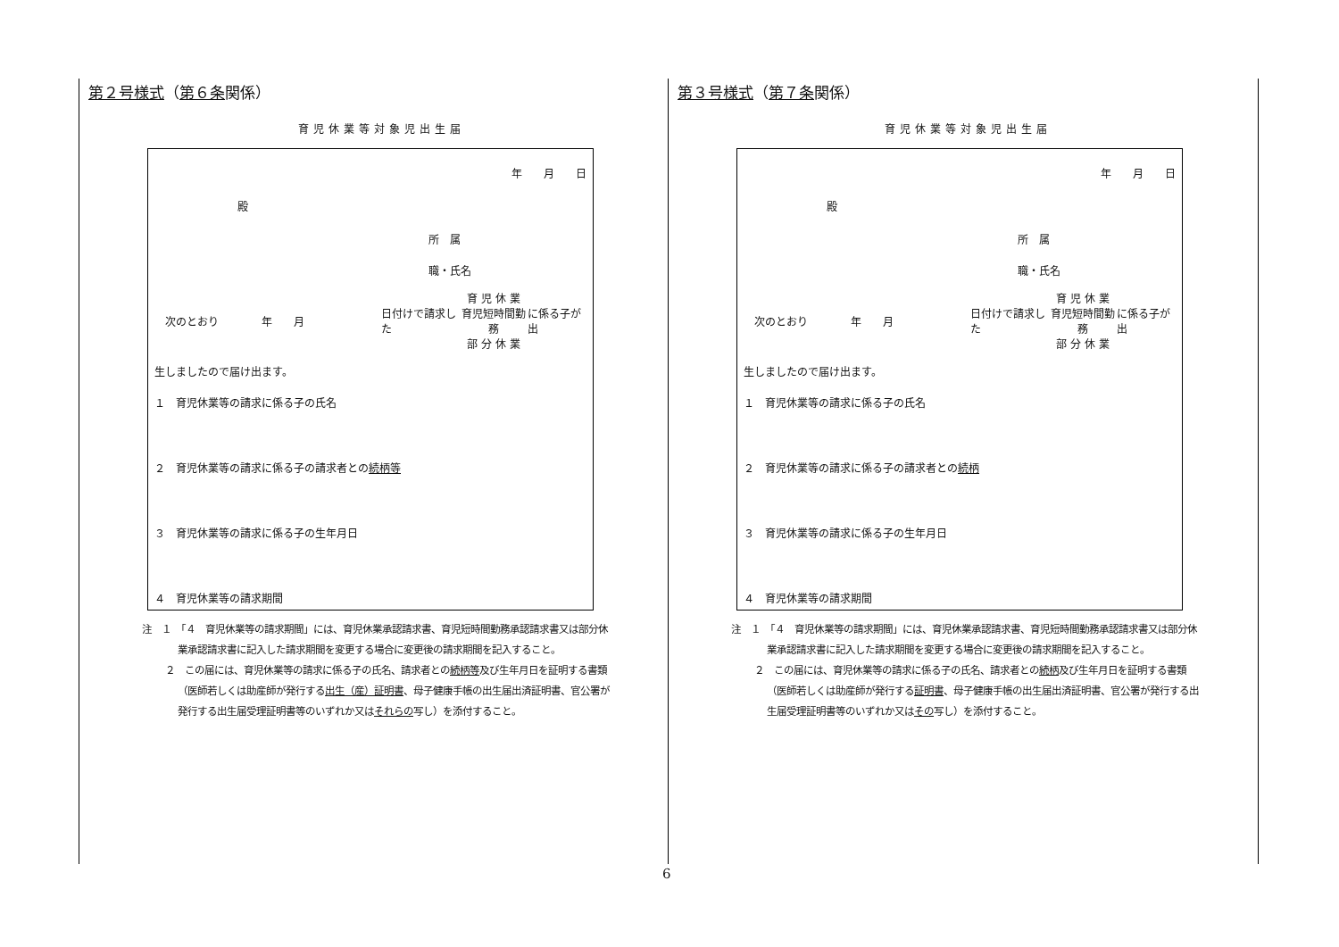第２号様式（第６条関係）
育児休業等対象児出生届
年 月 日
殿
所　属
職・氏名
次のとおり　　　　年　　月　　日付けで請求した 育 児 休 業
育児短時間勤務
部 分 休 業 に係る子が出
生しましたので届け出ます。
１　育児休業等の請求に係る子の氏名
２　育児休業等の請求に係る子の請求者との続柄等
３　育児休業等の請求に係る子の生年月日
４　育児休業等の請求期間
注　１　「４　育児休業等の請求期間」には、育児休業承認請求書、育児短時間勤務承認請求書又は部分休業承認請求書に記入した請求期間を変更する場合に変更後の請求期間を記入すること。
２　この届には、育児休業等の請求に係る子の氏名、請求者との続柄等及び生年月日を証明する書類（医師若しくは助産師が発行する出生（産）証明書、母子健康手帳の出生届出済証明書、官公署が発行する出生届受理証明書等のいずれか又はそれらの写し）を添付すること。
第３号様式（第７条関係）
育児休業等対象児出生届
年 月 日
殿
所　属
職・氏名
次のとおり　　　　年　　月　　日付けで請求した 育 児 休 業
育児短時間勤務
部 分 休 業 に係る子が出
生しましたので届け出ます。
１　育児休業等の請求に係る子の氏名
２　育児休業等の請求に係る子の請求者との続柄
３　育児休業等の請求に係る子の生年月日
４　育児休業等の請求期間
注　１　「４　育児休業等の請求期間」には、育児休業承認請求書、育児短時間勤務承認請求書又は部分休業承認請求書に記入した請求期間を変更する場合に変更後の請求期間を記入すること。
２　この届には、育児休業等の請求に係る子の氏名、請求者との続柄及び生年月日を証明する書類（医師若しくは助産師が発行する証明書、母子健康手帳の出生届出済証明書、官公署が発行する出生届受理証明書等のいずれか又はその写し）を添付すること。
6